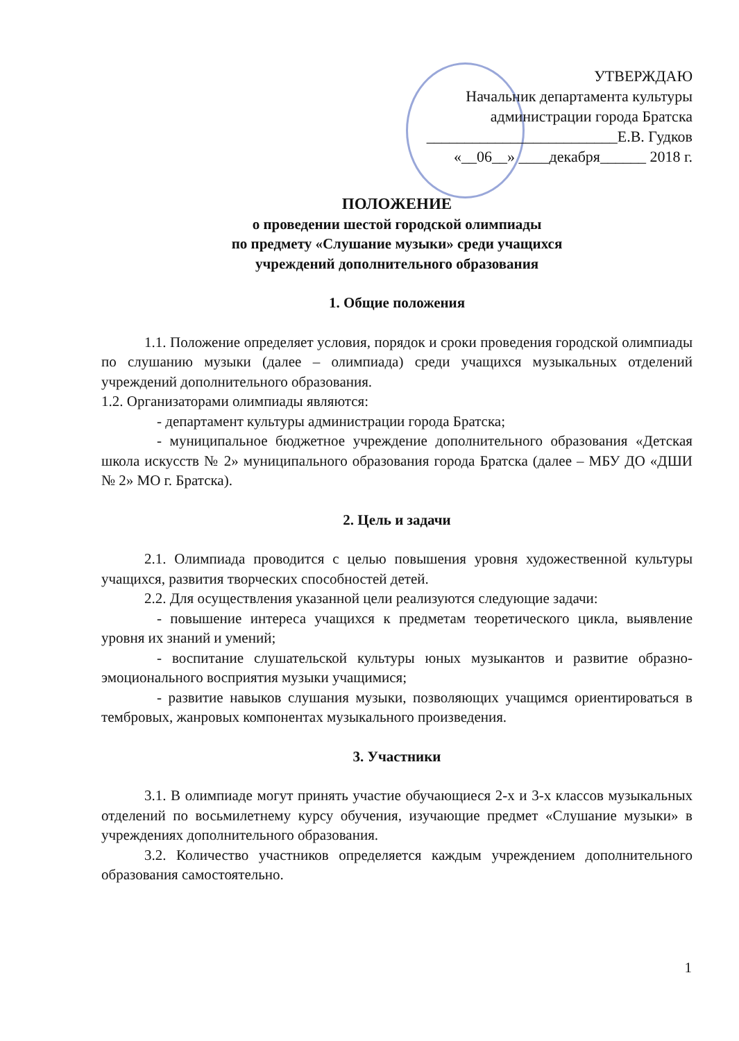УТВЕРЖДАЮ
Начальник департамента культуры
администрации города Братска
_________________________Е.В. Гудков
«__06__» ____декабря______ 2018 г.
ПОЛОЖЕНИЕ
о проведении шестой городской олимпиады
по предмету «Слушание музыки» среди учащихся
учреждений дополнительного образования
1. Общие положения
1.1. Положение определяет условия, порядок и сроки проведения городской олимпиады по слушанию музыки (далее – олимпиада) среди учащихся музыкальных отделений учреждений дополнительного образования.
1.2. Организаторами олимпиады являются:
- департамент культуры администрации города Братска;
- муниципальное бюджетное учреждение дополнительного образования «Детская школа искусств № 2» муниципального образования города Братска (далее – МБУ ДО «ДШИ № 2» МО г. Братска).
2. Цель и задачи
2.1. Олимпиада проводится с целью повышения уровня художественной культуры учащихся, развития творческих способностей детей.
2.2. Для осуществления указанной цели реализуются следующие задачи:
- повышение интереса учащихся к предметам теоретического цикла, выявление уровня их знаний и умений;
- воспитание слушательской культуры юных музыкантов и развитие образно-эмоционального восприятия музыки учащимися;
- развитие навыков слушания музыки, позволяющих учащимся ориентироваться в тембровых, жанровых компонентах музыкального произведения.
3. Участники
3.1. В олимпиаде могут принять участие обучающиеся 2-х и 3-х классов музыкальных отделений по восьмилетнему курсу обучения, изучающие предмет «Слушание музыки» в учреждениях дополнительного образования.
3.2. Количество участников определяется каждым учреждением дополнительного образования самостоятельно.
1